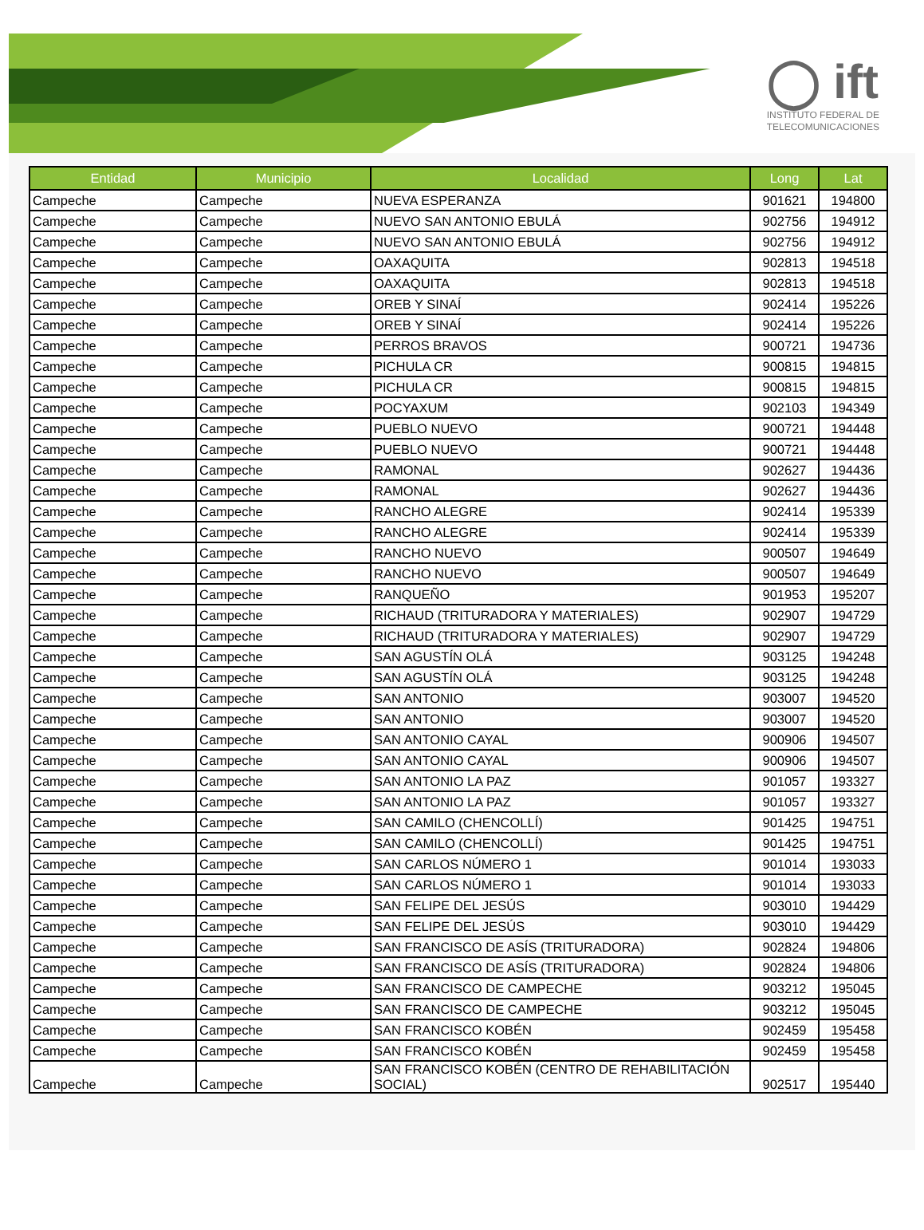◯ ift
INSTITUTO FEDERAL DE
TELECOMUNICACIONES
| Entidad | Municipio | Localidad | Long | Lat |
| --- | --- | --- | --- | --- |
| Campeche | Campeche | NUEVA ESPERANZA | 901621 | 194800 |
| Campeche | Campeche | NUEVO SAN ANTONIO EBULÁ | 902756 | 194912 |
| Campeche | Campeche | NUEVO SAN ANTONIO EBULÁ | 902756 | 194912 |
| Campeche | Campeche | OAXAQUITA | 902813 | 194518 |
| Campeche | Campeche | OAXAQUITA | 902813 | 194518 |
| Campeche | Campeche | OREB Y SINAÍ | 902414 | 195226 |
| Campeche | Campeche | OREB Y SINAÍ | 902414 | 195226 |
| Campeche | Campeche | PERROS BRAVOS | 900721 | 194736 |
| Campeche | Campeche | PICHULA CR | 900815 | 194815 |
| Campeche | Campeche | PICHULA CR | 900815 | 194815 |
| Campeche | Campeche | POCYAXUM | 902103 | 194349 |
| Campeche | Campeche | PUEBLO NUEVO | 900721 | 194448 |
| Campeche | Campeche | PUEBLO NUEVO | 900721 | 194448 |
| Campeche | Campeche | RAMONAL | 902627 | 194436 |
| Campeche | Campeche | RAMONAL | 902627 | 194436 |
| Campeche | Campeche | RANCHO ALEGRE | 902414 | 195339 |
| Campeche | Campeche | RANCHO ALEGRE | 902414 | 195339 |
| Campeche | Campeche | RANCHO NUEVO | 900507 | 194649 |
| Campeche | Campeche | RANCHO NUEVO | 900507 | 194649 |
| Campeche | Campeche | RANQUEÑO | 901953 | 195207 |
| Campeche | Campeche | RICHAUD (TRITURADORA Y MATERIALES) | 902907 | 194729 |
| Campeche | Campeche | RICHAUD (TRITURADORA Y MATERIALES) | 902907 | 194729 |
| Campeche | Campeche | SAN AGUSTÍN OLÁ | 903125 | 194248 |
| Campeche | Campeche | SAN AGUSTÍN OLÁ | 903125 | 194248 |
| Campeche | Campeche | SAN ANTONIO | 903007 | 194520 |
| Campeche | Campeche | SAN ANTONIO | 903007 | 194520 |
| Campeche | Campeche | SAN ANTONIO CAYAL | 900906 | 194507 |
| Campeche | Campeche | SAN ANTONIO CAYAL | 900906 | 194507 |
| Campeche | Campeche | SAN ANTONIO LA PAZ | 901057 | 193327 |
| Campeche | Campeche | SAN ANTONIO LA PAZ | 901057 | 193327 |
| Campeche | Campeche | SAN CAMILO (CHENCOLLÍ) | 901425 | 194751 |
| Campeche | Campeche | SAN CAMILO (CHENCOLLÍ) | 901425 | 194751 |
| Campeche | Campeche | SAN CARLOS NÚMERO 1 | 901014 | 193033 |
| Campeche | Campeche | SAN CARLOS NÚMERO 1 | 901014 | 193033 |
| Campeche | Campeche | SAN FELIPE DEL JESÚS | 903010 | 194429 |
| Campeche | Campeche | SAN FELIPE DEL JESÚS | 903010 | 194429 |
| Campeche | Campeche | SAN FRANCISCO DE ASÍS (TRITURADORA) | 902824 | 194806 |
| Campeche | Campeche | SAN FRANCISCO DE ASÍS (TRITURADORA) | 902824 | 194806 |
| Campeche | Campeche | SAN FRANCISCO DE CAMPECHE | 903212 | 195045 |
| Campeche | Campeche | SAN FRANCISCO DE CAMPECHE | 903212 | 195045 |
| Campeche | Campeche | SAN FRANCISCO KOBÉN | 902459 | 195458 |
| Campeche | Campeche | SAN FRANCISCO KOBÉN | 902459 | 195458 |
| Campeche | Campeche | SAN FRANCISCO KOBÉN (CENTRO DE REHABILITACIÓN SOCIAL) | 902517 | 195440 |